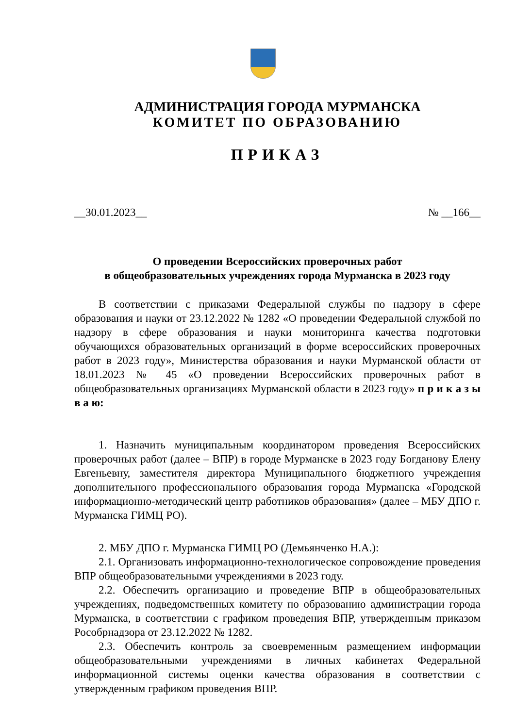АДМИНИСТРАЦИЯ ГОРОДА МУРМАНСКА
КОМИТЕТ ПО ОБРАЗОВАНИЮ
ПРИКАЗ
__30.01.2023__ № __166__
О проведении Всероссийских проверочных работ
в общеобразовательных учреждениях города Мурманска в 2023 году
В соответствии с приказами Федеральной службы по надзору в сфере образования и науки от 23.12.2022 № 1282 «О проведении Федеральной службой по надзору в сфере образования и науки мониторинга качества подготовки обучающихся образовательных организаций в форме всероссийских проверочных работ в 2023 году», Министерства образования и науки Мурманской области от 18.01.2023 № 45 «О проведении Всероссийских проверочных работ в общеобразовательных организациях Мурманской области в 2023 году» п р и к а з ы в а ю:
1. Назначить муниципальным координатором проведения Всероссийских проверочных работ (далее – ВПР) в городе Мурманске в 2023 году Богданову Елену Евгеньевну, заместителя директора Муниципального бюджетного учреждения дополнительного профессионального образования города Мурманска «Городской информационно-методический центр работников образования» (далее – МБУ ДПО г. Мурманска ГИМЦ РО).
2. МБУ ДПО г. Мурманска ГИМЦ РО (Демьянченко Н.А.):
2.1. Организовать информационно-технологическое сопровождение проведения ВПР общеобразовательными учреждениями в 2023 году.
2.2. Обеспечить организацию и проведение ВПР в общеобразовательных учреждениях, подведомственных комитету по образованию администрации города Мурманска, в соответствии с графиком проведения ВПР, утвержденным приказом Рособрнадзора от 23.12.2022 № 1282.
2.3. Обеспечить контроль за своевременным размещением информации общеобразовательными учреждениями в личных кабинетах Федеральной информационной системы оценки качества образования в соответствии с утвержденным графиком проведения ВПР.